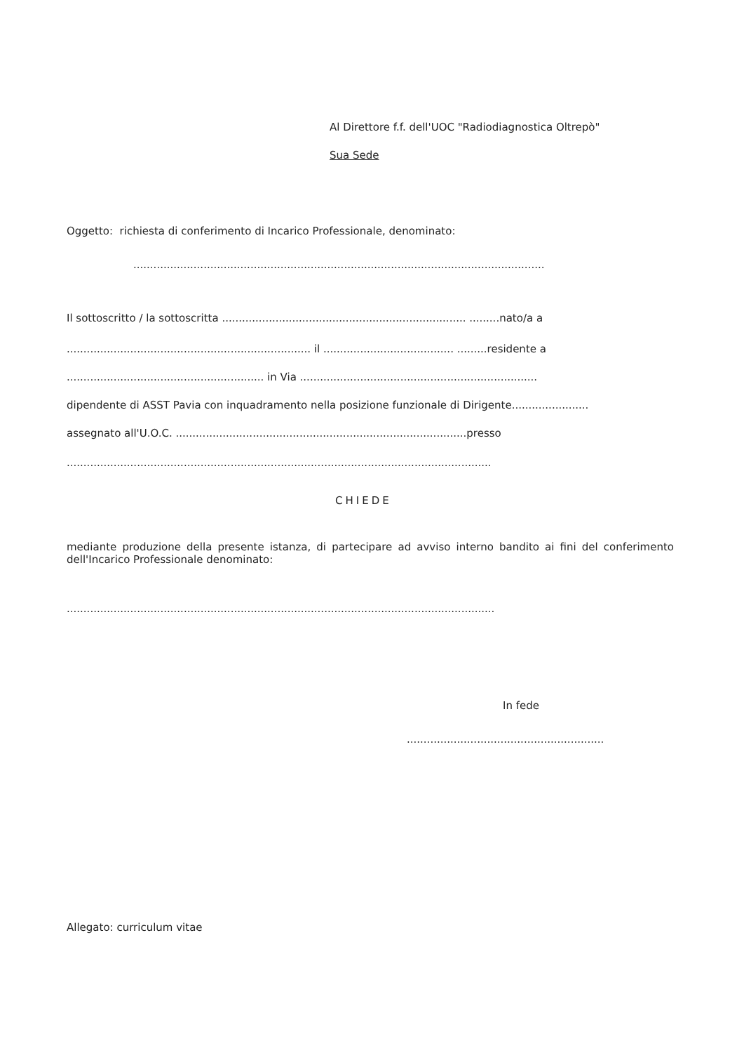Al Direttore f.f. dell'UOC "Radiodiagnostica Oltrepò"
Sua Sede
Oggetto: richiesta di conferimento di Incarico Professionale, denominato:
...........................................................................................................................
Il sottoscritto / la sottoscritta ......................................................................... .........nato/a a
......................................................................... il ....................................... .........residente a
........................................................... in Via .......................................................................
dipendente di ASST Pavia con inquadramento nella posizione funzionale di Dirigente.......................
assegnato all'U.O.C. .......................................................................................presso
...............................................................................................................................
CHIEDE
mediante produzione della presente istanza, di partecipare ad avviso interno bandito ai fini del conferimento dell'Incarico Professionale denominato:
................................................................................................................................
In fede
...........................................................
Allegato: curriculum vitae